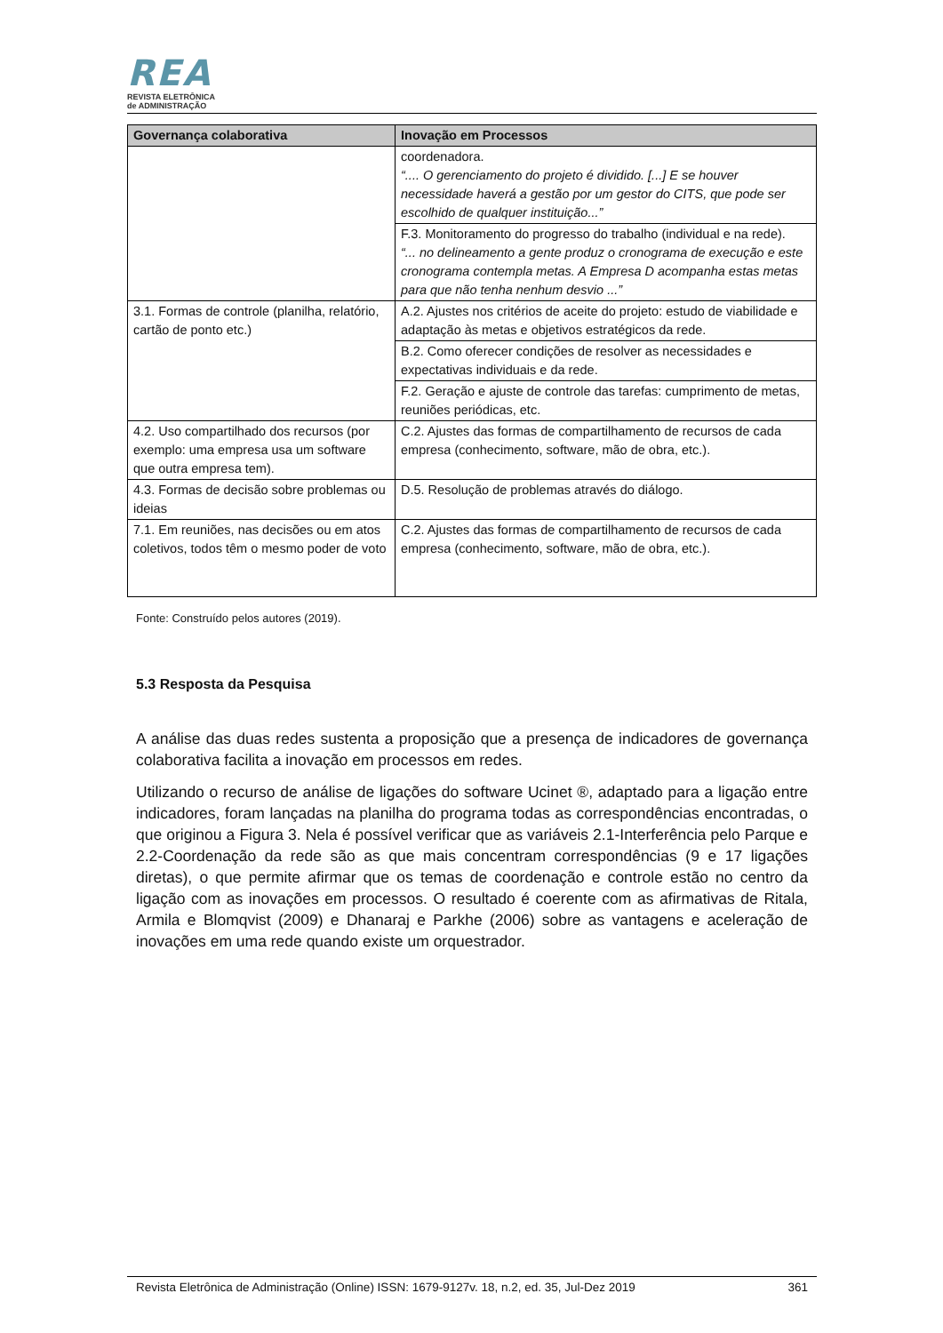REA
REVISTA ELETRÔNICA
de ADMINISTRAÇÃO
| Governança colaborativa | Inovação em Processos |
| --- | --- |
| | coordenadora. “.... O gerenciamento do projeto é dividido. [...] E se houver necessidade haverá a gestão por um gestor do CITS, que pode ser escolhido de qualquer instituição...” |
| | F.3. Monitoramento do progresso do trabalho (individual e na rede). “... no delineamento a gente produz o cronograma de execução e este cronograma contempla metas. A Empresa D acompanha estas metas para que não tenha nenhum desvio ...” |
| 3.1. Formas de controle (planilha, relatório, cartão de ponto etc.) | A.2. Ajustes nos critérios de aceite do projeto: estudo de viabilidade e adaptação às metas e objetivos estratégicos da rede. |
| | B.2. Como oferecer condições de resolver as necessidades e expectativas individuais e da rede. |
| | F.2. Geração e ajuste de controle das tarefas: cumprimento de metas, reuniões periódicas, etc. |
| 4.2. Uso compartilhado dos recursos (por exemplo: uma empresa usa um software que outra empresa tem). | C.2. Ajustes das formas de compartilhamento de recursos de cada empresa (conhecimento, software, mão de obra, etc.). |
| 4.3. Formas de decisão sobre problemas ou ideias | D.5. Resolução de problemas através do diálogo. |
| 7.1. Em reuniões, nas decisões ou em atos coletivos, todos têm o mesmo poder de voto | C.2. Ajustes das formas de compartilhamento de recursos de cada empresa (conhecimento, software, mão de obra, etc.). |
Fonte: Construído pelos autores (2019).
5.3 Resposta da Pesquisa
A análise das duas redes sustenta a proposição que a presença de indicadores de governança colaborativa facilita a inovação em processos em redes.
Utilizando o recurso de análise de ligações do software Ucinet ®, adaptado para a ligação entre indicadores, foram lançadas na planilha do programa todas as correspondências encontradas, o que originou a Figura 3. Nela é possível verificar que as variáveis 2.1-Interferência pelo Parque e 2.2-Coordenação da rede são as que mais concentram correspondências (9 e 17 ligações diretas), o que permite afirmar que os temas de coordenação e controle estão no centro da ligação com as inovações em processos. O resultado é coerente com as afirmativas de Ritala, Armila e Blomqvist (2009) e Dhanaraj e Parkhe (2006) sobre as vantagens e aceleração de inovações em uma rede quando existe um orquestrador.
Revista Eletrônica de Administração (Online) ISSN: 1679-9127v. 18, n.2, ed. 35, Jul-Dez 2019 361